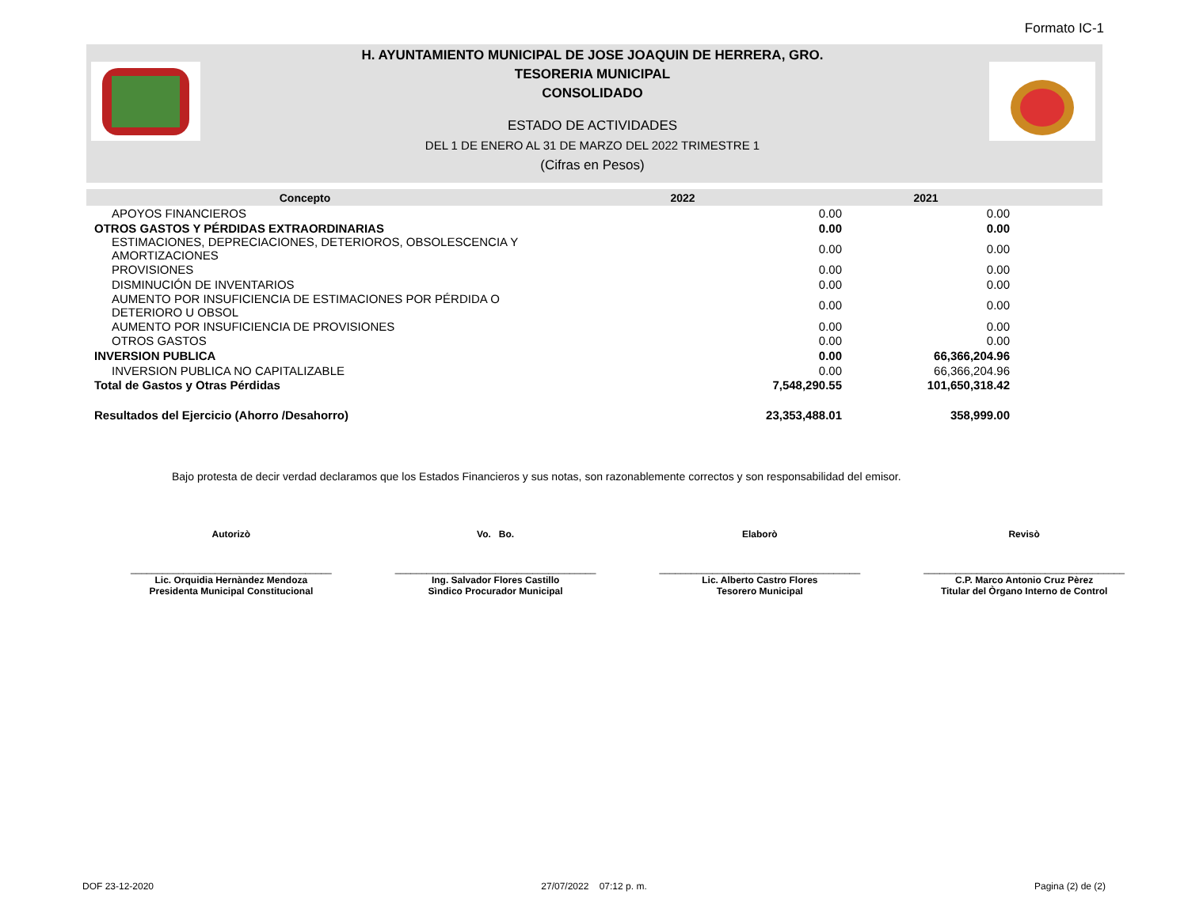Formato IC-1
H. AYUNTAMIENTO MUNICIPAL DE JOSE JOAQUIN DE HERRERA, GRO.
TESORERIA MUNICIPAL
CONSOLIDADO
ESTADO DE ACTIVIDADES
DEL 1 DE ENERO AL 31 DE MARZO DEL 2022 TRIMESTRE 1
(Cifras en Pesos)
| Concepto | 2022 | 2021 | |
| --- | --- | --- | --- |
| APOYOS FINANCIEROS | 0.00 | 0.00 | |
| OTROS GASTOS Y PÉRDIDAS EXTRAORDINARIAS | 0.00 | 0.00 | |
| ESTIMACIONES, DEPRECIACIONES, DETERIOROS, OBSOLESCENCIA Y AMORTIZACIONES | 0.00 | 0.00 | |
| PROVISIONES | 0.00 | 0.00 | |
| DISMINUCIÓN DE INVENTARIOS | 0.00 | 0.00 | |
| AUMENTO POR INSUFICIENCIA DE ESTIMACIONES POR PÉRDIDA O DETERIORO U OBSOL | 0.00 | 0.00 | |
| AUMENTO POR INSUFICIENCIA DE PROVISIONES | 0.00 | 0.00 | |
| OTROS GASTOS | 0.00 | 0.00 | |
| INVERSION PUBLICA | 0.00 | 66,366,204.96 | |
| INVERSION PUBLICA NO CAPITALIZABLE | 0.00 | 66,366,204.96 | |
| Total de Gastos y Otras Pérdidas | 7,548,290.55 | 101,650,318.42 | |
| Resultados del Ejercicio (Ahorro /Desahorro) | 23,353,488.01 | 358,999.00 | |
Bajo protesta de decir verdad declaramos que los Estados Financieros y sus notas, son razonablemente correctos y son responsabilidad del emisor.
Autorizò Vo. Bo. Elaborò Revisò
______________________________________
______________________________________
______________________________________
______________________________________
Lic. Orquidia Hernàndez Mendoza
Presidenta Municipal Constitucional
Ing. Salvador Flores Castillo
Sìndico Procurador Municipal
Lic. Alberto Castro Flores
Tesorero Municipal
C.P. Marco Antonio Cruz Pèrez
Titular del Òrgano Interno de Control
DOF 23-12-2020 27/07/2022 07:12 p. m. Pagina (2) de (2)